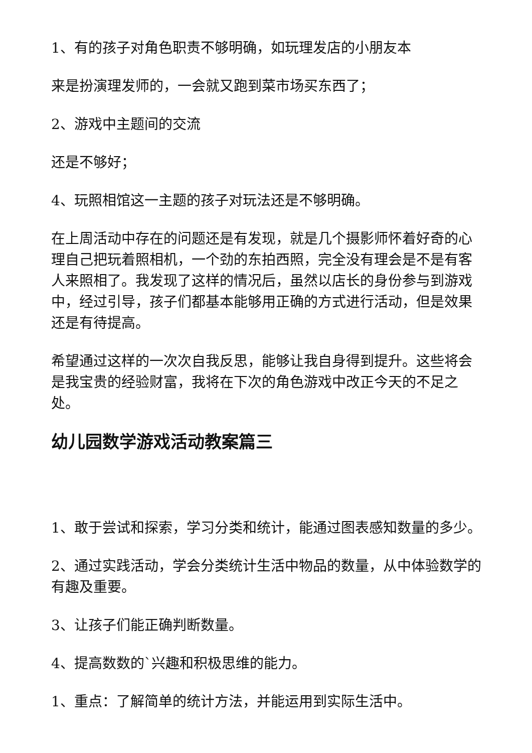1、有的孩子对角色职责不够明确，如玩理发店的小朋友本
来是扮演理发师的，一会就又跑到菜市场买东西了；
2、游戏中主题间的交流
还是不够好；
4、玩照相馆这一主题的孩子对玩法还是不够明确。
在上周活动中存在的问题还是有发现，就是几个摄影师怀着好奇的心理自己把玩着照相机，一个劲的东拍西照，完全没有理会是不是有客人来照相了。我发现了这样的情况后，虽然以店长的身份参与到游戏中，经过引导，孩子们都基本能够用正确的方式进行活动，但是效果还是有待提高。
希望通过这样的一次次自我反思，能够让我自身得到提升。这些将会是我宝贵的经验财富，我将在下次的角色游戏中改正今天的不足之处。
幼儿园数学游戏活动教案篇三
1、敢于尝试和探索，学习分类和统计，能通过图表感知数量的多少。
2、通过实践活动，学会分类统计生活中物品的数量，从中体验数学的有趣及重要。
3、让孩子们能正确判断数量。
4、提高数数的`兴趣和积极思维的能力。
1、重点：了解简单的统计方法，并能运用到实际生活中。